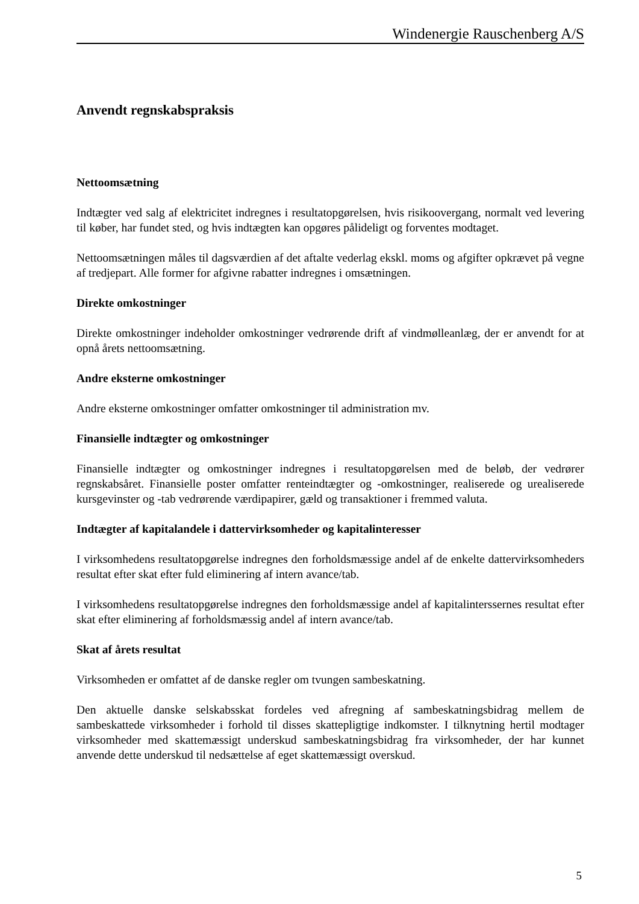Windenergie Rauschenberg A/S
Anvendt regnskabspraksis
Nettoomsætning
Indtægter ved salg af elektricitet indregnes i resultatopgørelsen, hvis risikoovergang, normalt ved levering til køber, har fundet sted, og hvis indtægten kan opgøres pålideligt og forventes modtaget.
Nettoomsætningen måles til dagsværdien af det aftalte vederlag ekskl. moms og afgifter opkrævet på vegne af tredjepart. Alle former for afgivne rabatter indregnes i omsætningen.
Direkte omkostninger
Direkte omkostninger indeholder omkostninger vedrørende drift af vindmølleanlæg, der er anvendt for at opnå årets nettoomsætning.
Andre eksterne omkostninger
Andre eksterne omkostninger omfatter omkostninger til administration mv.
Finansielle indtægter og omkostninger
Finansielle indtægter og omkostninger indregnes i resultatopgørelsen med de beløb, der vedrører regnskabsåret. Finansielle poster omfatter renteindtægter og -omkostninger, realiserede og urealiserede kursgevinster og -tab vedrørende værdipapirer, gæld og transaktioner i fremmed valuta.
Indtægter af kapitalandele i dattervirksomheder og kapitalinteresser
I virksomhedens resultatopgørelse indregnes den forholdsmæssige andel af de enkelte dattervirksomheders resultat efter skat efter fuld eliminering af intern avance/tab.
I virksomhedens resultatopgørelse indregnes den forholdsmæssige andel af kapitalinterssernes resultat efter skat efter eliminering af forholdsmæssig andel af intern avance/tab.
Skat af årets resultat
Virksomheden er omfattet af de danske regler om tvungen sambeskatning.
Den aktuelle danske selskabsskat fordeles ved afregning af sambeskatningsbidrag mellem de sambeskattede virksomheder i forhold til disses skattepligtige indkomster. I tilknytning hertil modtager virksomheder med skattemæssigt underskud sambeskatningsbidrag fra virksomheder, der har kunnet anvende dette underskud til nedsættelse af eget skattemæssigt overskud.
5